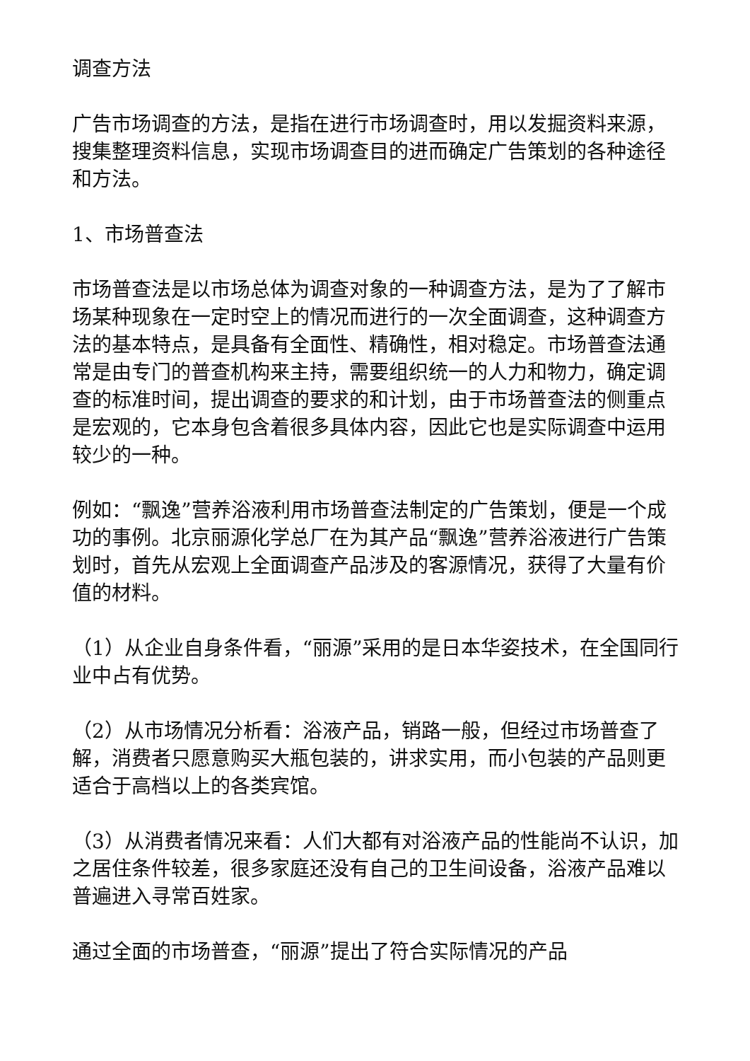调查方法
广告市场调查的方法，是指在进行市场调查时，用以发掘资料来源，搜集整理资料信息，实现市场调查目的进而确定广告策划的各种途径和方法。
1、市场普查法
市场普查法是以市场总体为调查对象的一种调查方法，是为了了解市场某种现象在一定时空上的情况而进行的一次全面调查，这种调查方法的基本特点，是具备有全面性、精确性，相对稳定。市场普查法通常是由专门的普查机构来主持，需要组织统一的人力和物力，确定调查的标准时间，提出调查的要求的和计划，由于市场普查法的侧重点是宏观的，它本身包含着很多具体内容，因此它也是实际调查中运用较少的一种。
例如：“飘逸”营养浴液利用市场普查法制定的广告策划，便是一个成功的事例。北京丽源化学总厂在为其产品“飘逸”营养浴液进行广告策划时，首先从宏观上全面调查产品涉及的客源情况，获得了大量有价值的材料。
（1）从企业自身条件看，“丽源”采用的是日本华姿技术，在全国同行业中占有优势。
（2）从市场情况分析看：浴液产品，销路一般，但经过市场普查了解，消费者只愿意购买大瓶包装的，讲求实用，而小包装的产品则更适合于高档以上的各类宾馆。
（3）从消费者情况来看：人们大都有对浴液产品的性能尚不认识，加之居住条件较差，很多家庭还没有自己的卫生间设备，浴液产品难以普遍进入寻常百姓家。
通过全面的市场普查，“丽源”提出了符合实际情况的产品